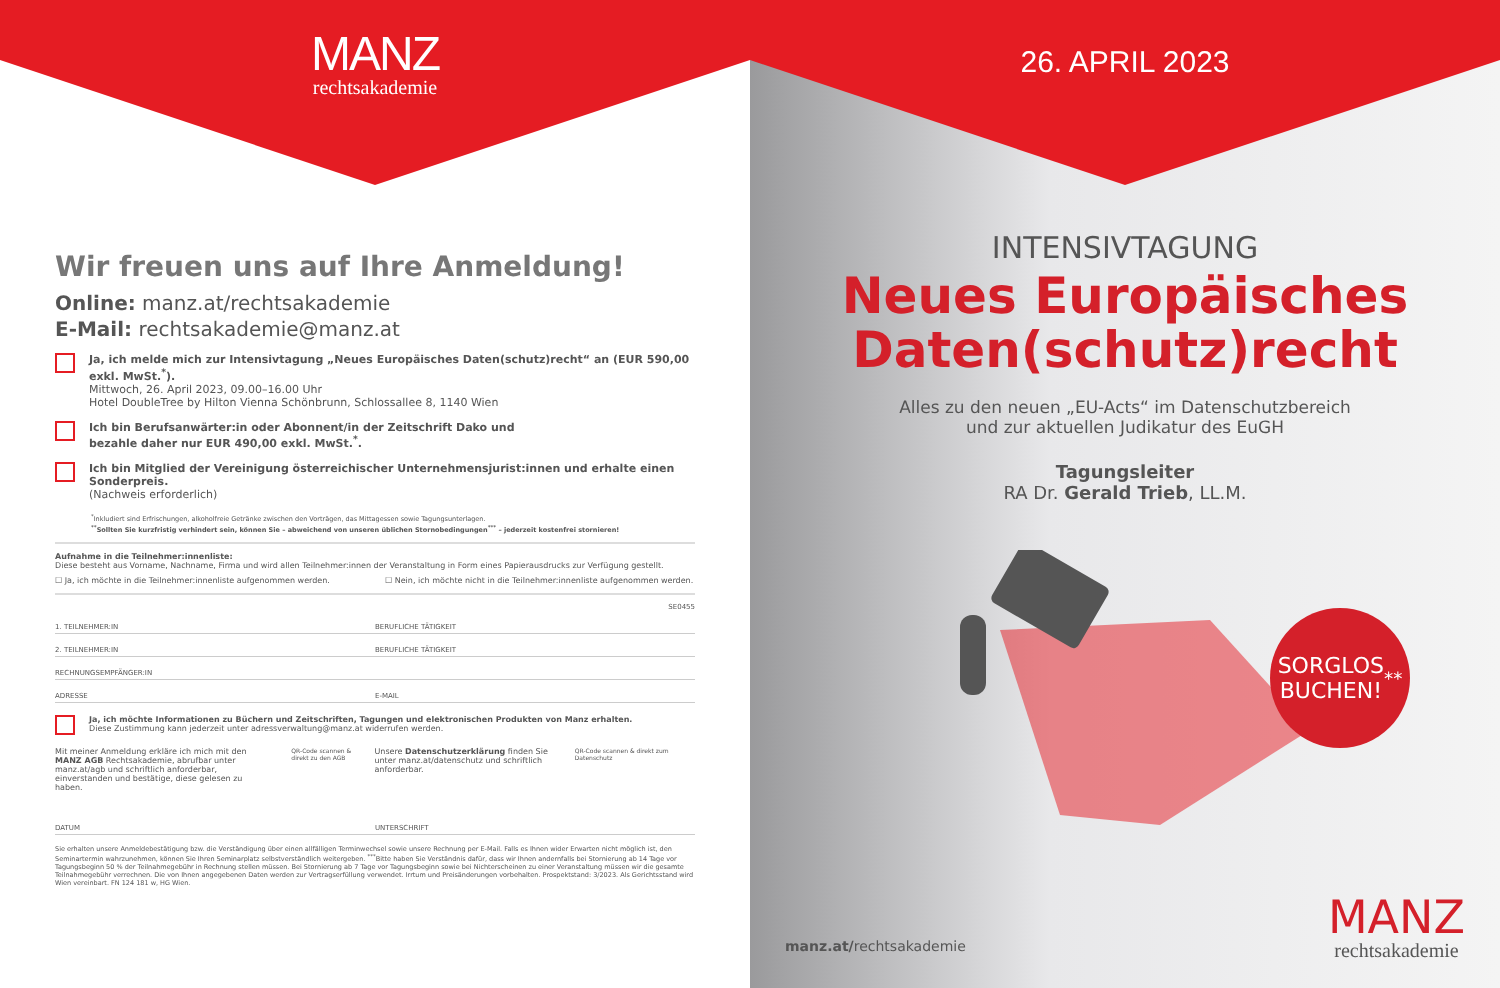MANZ
rechtsakademie
Wir freuen uns auf Ihre Anmeldung!
Online: manz.at/rechtsakademie
E-Mail: rechtsakademie@manz.at
Ja, ich melde mich zur Intensivtagung „Neues Europäisches Daten(schutz)recht“ an (EUR 590,00 exkl. MwSt.<sup>*</sup>).
Mittwoch, 26. April 2023, 09.00–16.00 Uhr
Hotel DoubleTree by Hilton Vienna Schönbrunn, Schlossallee 8, 1140 Wien
Ich bin Berufsanwärter:in oder Abonnent/in der Zeitschrift Dako und
bezahle daher nur EUR 490,00 exkl. MwSt.<sup>*</sup>.
Ich bin Mitglied der Vereinigung österreichischer Unternehmensjurist:innen und erhalte einen Sonderpreis.
(Nachweis erforderlich)
<sup>*</sup> Inkludiert sind Erfrischungen, alkoholfreie Getränke zwischen den Vorträgen, das Mittagessen sowie Tagungsunterlagen.
<sup>**</sup> Sollten Sie kurzfristig verhindert sein, können Sie – abweichend von unseren üblichen Stornobedingungen<sup>***</sup> – jederzeit kostenfrei stornieren!
Aufnahme in die Teilnehmer:innenliste:
Diese besteht aus Vorname, Nachname, Firma und wird allen Teilnehmer:innen der Veranstaltung in Form eines Papierausdrucks zur Verfügung gestellt.
☐ Ja, ich möchte in die Teilnehmer:innenliste aufgenommen werden. ☐ Nein, ich möchte nicht in die Teilnehmer:innenliste aufgenommen werden.
SE0455
1. TEILNEHMER:IN BERUFLICHE TÄTIGKEIT
2. TEILNEHMER:IN BERUFLICHE TÄTIGKEIT
RECHNUNGSEMPFÄNGER:IN
ADRESSE E-MAIL
Ja, ich möchte Informationen zu Büchern und Zeitschriften, Tagungen und elektronischen Produkten von Manz erhalten.
Diese Zustimmung kann jederzeit unter adressverwaltung@manz.at widerrufen werden.
Mit meiner Anmeldung erkläre ich mich mit den MANZ AGB Rechtsakademie, abrufbar unter manz.at/agb und schriftlich anforderbar, einverstanden und bestätige, diese gelesen zu haben. QR-Code scannen & direkt zu den AGB Unsere Datenschutzerklärung finden Sie unter manz.at/datenschutz und schriftlich anforderbar. QR-Code scannen & direkt zum Datenschutz
DATUM UNTERSCHRIFT
Sie erhalten unsere Anmeldebestätigung bzw. die Verständigung über einen allfälligen Terminwechsel sowie unsere Rechnung per E-Mail. Falls es Ihnen wider Erwarten nicht möglich ist, den Seminartermin wahrzunehmen, können Sie Ihren Seminarplatz selbstverständlich weitergeben. <sup>***</sup>Bitte haben Sie Verständnis dafür, dass wir Ihnen andernfalls bei Stornierung ab 14 Tage vor Tagungsbeginn 50 % der Teilnahmegebühr in Rechnung stellen müssen. Bei Stornierung ab 7 Tage vor Tagungsbeginn sowie bei Nichterscheinen zu einer Veranstaltung müssen wir die gesamte Teilnahmegebühr verrechnen. Die von Ihnen angegebenen Daten werden zur Vertragserfüllung verwendet. Irrtum und Preisänderungen vorbehalten. Prospektstand: 3/2023. Als Gerichtsstand wird Wien vereinbart. FN 124 181 w, HG Wien.
26. APRIL 2023
INTENSIVTAGUNG
Neues Europäisches
Daten(schutz)recht
Alles zu den neuen „EU-Acts“ im Datenschutzbereich
und zur aktuellen Judikatur des EuGH
Tagungsleiter
RA Dr. Gerald Trieb, LL.M.
SORGLOS
BUCHEN!<sup>**</sup>
manz.at/rechtsakademie
MANZ
rechtsakademie